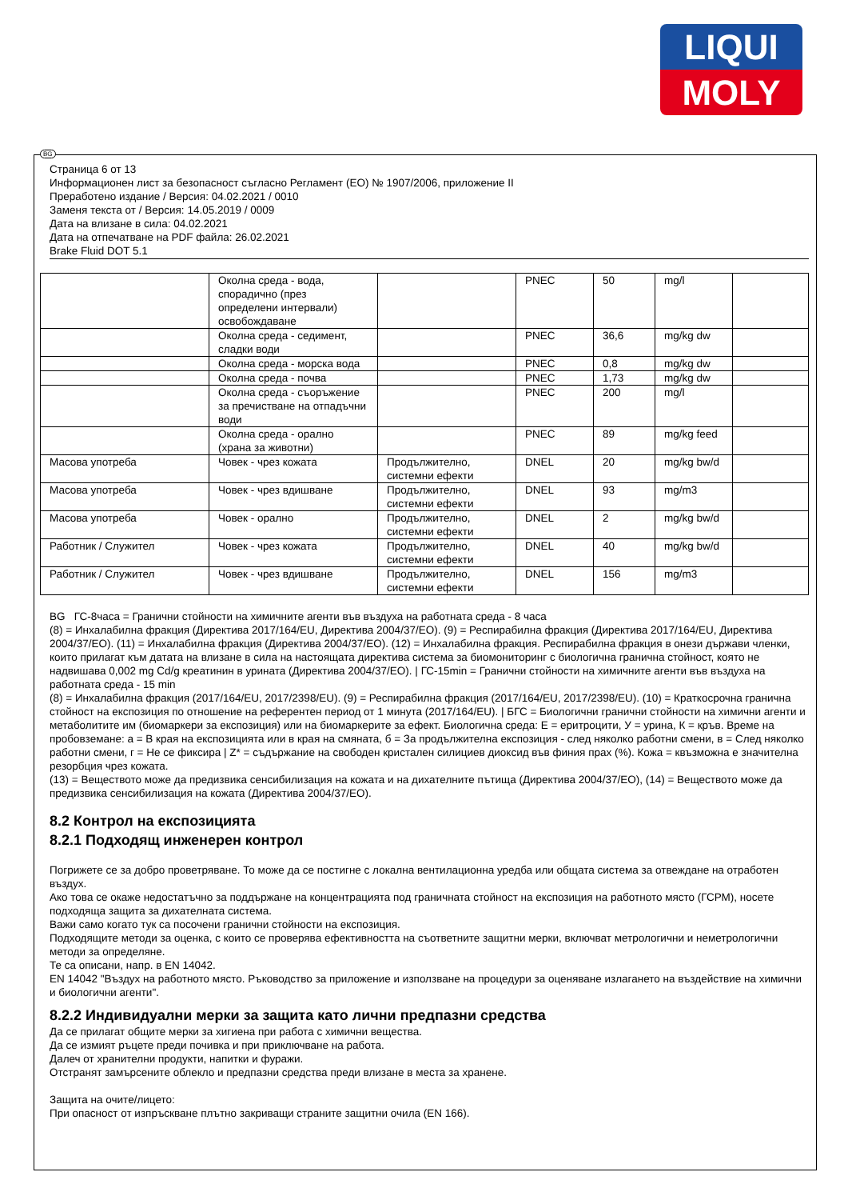LIQUI
MOLY
BG
Страница 6 от 13
Информационен лист за безопасност съгласно Регламент (ЕО) № 1907/2006, приложение II
Преработено издание / Версия: 04.02.2021 / 0010
Заменя текста от / Версия: 14.05.2019 / 0009
Дата на влизане в сила: 04.02.2021
Дата на отпечатване на PDF файла: 26.02.2021
Brake Fluid DOT 5.1
| | Околна среда - вода, спорадично (през определени интервали) освобождаване | | PNEC | 50 | mg/l | |
| | Околна среда - седимент, сладки води | | PNEC | 36,6 | mg/kg dw | |
| | Околна среда - морска вода | | PNEC | 0,8 | mg/kg dw | |
| | Околна среда - почва | | PNEC | 1,73 | mg/kg dw | |
| | Околна среда - съоръжение за пречистване на отпадъчни води | | PNEC | 200 | mg/l | |
| | Околна среда - орално (храна за животни) | | PNEC | 89 | mg/kg feed | |
| Масова употреба | Човек - чрез кожата | Продължително, системни ефекти | DNEL | 20 | mg/kg bw/d | |
| Масова употреба | Човек - чрез вдишване | Продължително, системни ефекти | DNEL | 93 | mg/m3 | |
| Масова употреба | Човек - орално | Продължително, системни ефекти | DNEL | 2 | mg/kg bw/d | |
| Работник / Служител | Човек - чрез кожата | Продължително, системни ефекти | DNEL | 40 | mg/kg bw/d | |
| Работник / Служител | Човек - чрез вдишване | Продължително, системни ефекти | DNEL | 156 | mg/m3 | |
BG ГС-8часа = Гранични стойности на химичните агенти във въздуха на работната среда - 8 часа
(8) = Инхалабилна фракция (Директива 2017/164/EU, Директива 2004/37/ЕО). (9) = Респирабилна фракция (Директива 2017/164/EU, Директива 2004/37/ЕО). (11) = Инхалабилна фракция (Директива 2004/37/ЕО). (12) = Инхалабилна фракция. Респирабилна фракция в онези държави членки, които прилагат към датата на влизане в сила на настоящата директива система за биомониторинг с биологична гранична стойност, която не надвишава 0,002 mg Cd/g креатинин в урината (Директива 2004/37/ЕО). | ГС-15min = Гранични стойности на химичните агенти във въздуха на работната среда - 15 min
(8) = Инхалабилна фракция (2017/164/EU, 2017/2398/EU). (9) = Респирабилна фракция (2017/164/EU, 2017/2398/EU). (10) = Краткосрочна гранична стойност на експозиция по отношение на референтен период от 1 минута (2017/164/EU). | БГС = Биологични гранични стойности на химични агенти и метаболитите им (биомаркери за експозиция) или на биомаркерите за ефект. Биологична среда: Е = еритроцити, У = урина, К = кръв. Време на пробовземане: а = В края на експозицията или в края на смяната, б = За продължителна експозиция - след няколко работни смени, в = След няколко работни смени, г = Не се фиксира | Z* = съдържание на свободен кристален силициев диоксид във финия прах (%). Кожа = квъзможна е значителна резорбция чрез кожата.
(13) = Веществото може да предизвика сенсибилизация на кожата и на дихателните пътища (Директива 2004/37/ЕО), (14) = Веществото може да предизвика сенсибилизация на кожата (Директива 2004/37/ЕО).
8.2 Контрол на експозицията
8.2.1 Подходящ инженерен контрол
Погрижете се за добро проветряване. То може да се постигне с локална вентилационна уредба или общата система за отвеждане на отработен въздух.
Ако това се окаже недостатъчно за поддържане на концентрацията под граничната стойност на експозиция на работното място (ГСРМ), носете подходяща защита за дихателната система.
Важи само когато тук са посочени гранични стойности на експозиция.
Подходящите методи за оценка, с които се проверява ефективността на съответните защитни мерки, включват метрологични и неметрологични методи за определяне.
Те са описани, напр. в EN 14042.
EN 14042 "Въздух на работното място. Ръководство за приложение и използване на процедури за оценяване излагането на въздействие на химични и биологични агенти".
8.2.2 Индивидуални мерки за защита като лични предпазни средства
Да се прилагат общите мерки за хигиена при работа с химични вещества.
Да се измият ръцете преди почивка и при приключване на работа.
Далеч от хранителни продукти, напитки и фуражи.
Отстранят замърсените облекло и предпазни средства преди влизане в места за хранене.
Защита на очите/лицето:
При опасност от изпръскване плътно закриващи страните защитни очила (EN 166).